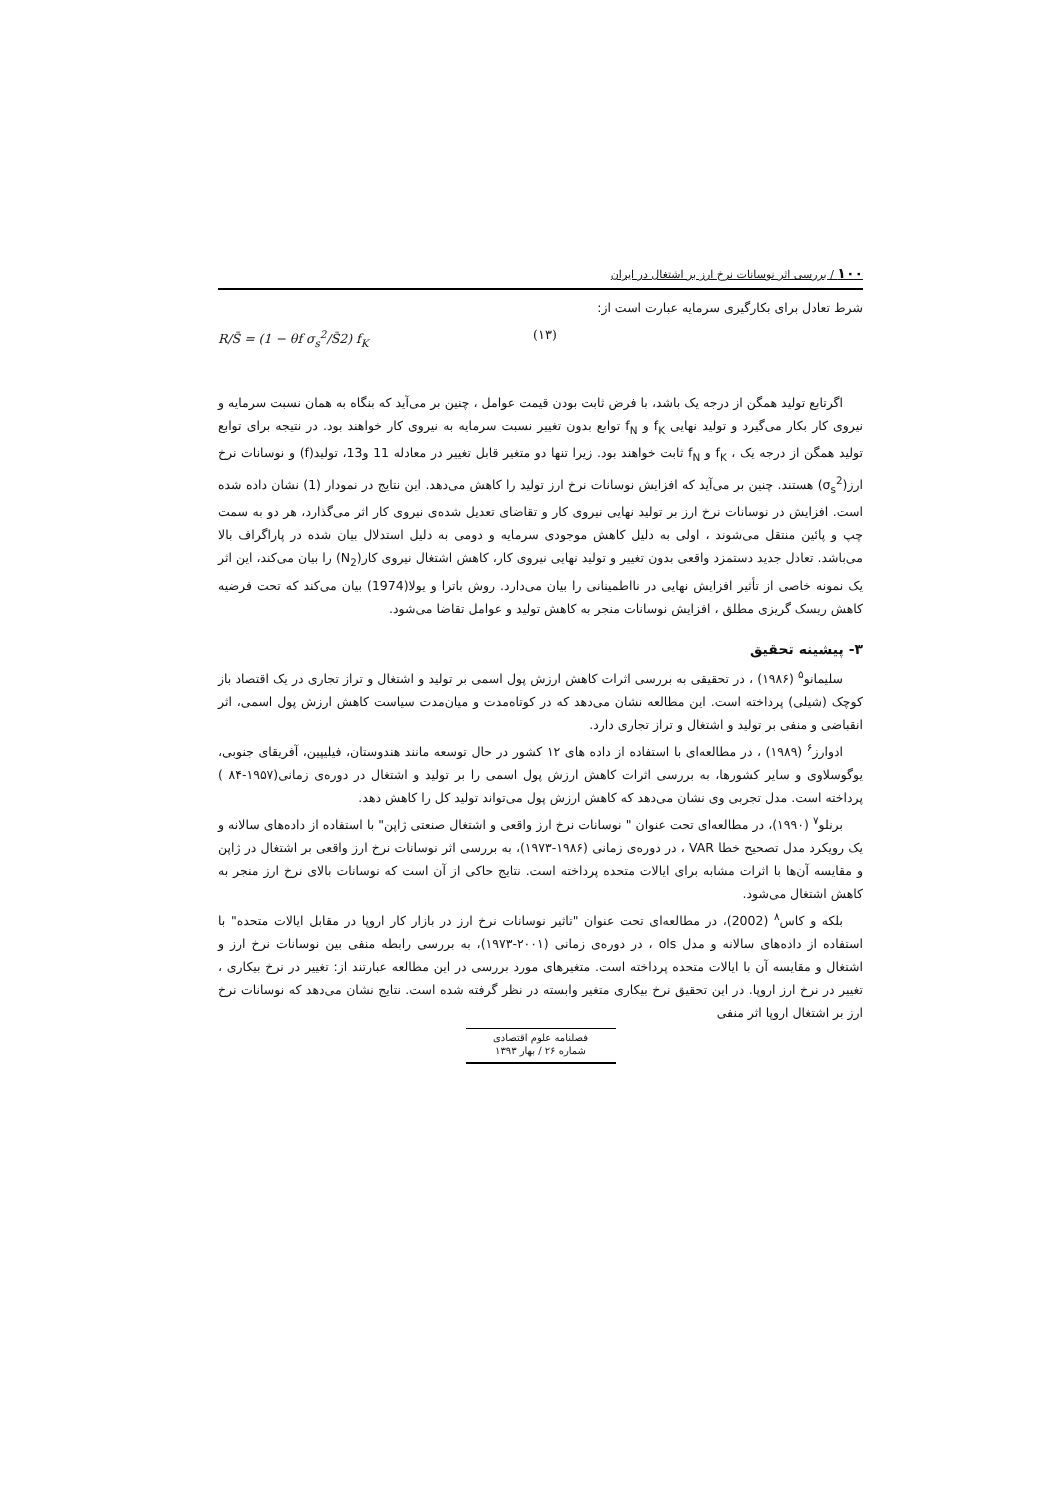۱۰۰ / بررسی اثر نوسانات نرخ ارز بر اشتغال در ایران
شرط تعادل برای بکارگیری سرمایه عبارت است از:
R/S̄ = (1 − θf σ<sub>s</sub><sup>2</sup>/S̄2) f<sub>K</sub> (۱۳)
اگرتابع تولید همگن از درجه یک باشد، با فرض ثابت بودن قیمت عوامل ، چنین بر می‌آید که بنگاه به همان نسبت سرمایه و نیروی کار بکار می‌گیرد و تولید نهایی f<sub>K</sub> و f<sub>N</sub> توابع بدون تغییر نسبت سرمایه به نیروی کار خواهند بود. در نتیجه برای توابع تولید همگن از درجه یک ، f<sub>K</sub> و f<sub>N</sub> ثابت خواهند بود. زیرا تنها دو متغیر قابل تغییر در معادله 11 و13، تولید(f) و نوسانات نرخ ارز(σ<sub>s</sub><sup>2</sup>) هستند. چنین بر می‌آید که افزایش نوسانات نرخ ارز تولید را کاهش می‌دهد. این نتایج در نمودار (1) نشان داده شده است. افزایش در نوسانات نرخ ارز بر تولید نهایی نیروی کار و تقاضای تعدیل شده‌ی نیروی کار اثر می‌گذارد، هر دو به سمت چپ و پائین منتقل می‌شوند ، اولی به دلیل کاهش موجودی سرمایه و دومی به دلیل استدلال بیان شده در پاراگراف بالا می‌باشد. تعادل جدید دستمزد واقعی بدون تغییر و تولید نهایی نیروی کار، کاهش اشتغال نیروی کار(N<sub>2</sub>) را بیان می‌کند، این اثر یک نمونه خاصی از تأثیر افزایش نهایی در نااطمینانی را بیان می‌دارد. روش باترا و یولا(1974) بیان می‌کند که تحت فرضیه کاهش ریسک گریزی مطلق ، افزایش نوسانات منجر به کاهش تولید و عوامل تقاضا می‌شود.
۳- پیشینه تحقیق
سلیمانو<sup>۵</sup> (۱۹۸۶) ، در تحقیقی به بررسی اثرات کاهش ارزش پول اسمی بر تولید و اشتغال و تراز تجاری در یک اقتصاد باز کوچک (شیلی) پرداخته است. این مطالعه نشان می‌دهد که در کوتاه‌مدت و میان‌مدت سیاست کاهش ارزش پول اسمی، اثر انقباضی و منفی بر تولید و اشتغال و تراز تجاری دارد.
ادوارز<sup>۶</sup> (۱۹۸۹) ، در مطالعه‌ای با استفاده از داده های ۱۲ کشور در حال توسعه مانند هندوستان، فیلیپین، آفریقای جنوبی، یوگوسلاوی و سایر کشورها، به بررسی اثرات کاهش ارزش پول اسمی را بر تولید و اشتغال در دوره‌ی زمانی(۱۹۵۷-۸۴ ) پرداخته است. مدل تجربی وی نشان می‌دهد که کاهش ارزش پول می‌تواند تولید کل را کاهش دهد.
برنلو<sup>۷</sup> (۱۹۹۰)، در مطالعه‌ای تحت عنوان " نوسانات نرخ ارز واقعی و اشتغال صنعتی ژاپن" با استفاده از داده‌های سالانه و یک رویکرد مدل تصحیح خطا VAR ، در دوره‌ی زمانی (۱۹۸۶-۱۹۷۳)، به بررسی اثر نوسانات نرخ ارز واقعی بر اشتغال در ژاپن و مقایسه آن‌ها با اثرات مشابه برای ایالات متحده پرداخته است. نتایج حاکی از آن است که نوسانات بالای نرخ ارز منجر به کاهش اشتغال می‌شود.
بلکه و کاس<sup>۸</sup> (2002)، در مطالعه‌ای تحت عنوان "تاثیر نوسانات نرخ ارز در بازار کار اروپا در مقابل ایالات متحده" با استفاده از داده‌های سالانه و مدل ols ، در دوره‌ی زمانی (۲۰۰۱-۱۹۷۳)، به بررسی رابطه منفی بین نوسانات نرخ ارز و اشتغال و مقایسه آن با ایالات متحده پرداخته است. متغیرهای مورد بررسی در این مطالعه عبارتند از: تغییر در نرخ بیکاری ، تغییر در نرخ ارز اروپا. در این تحقیق نرخ بیکاری متغیر وابسته در نظر گرفته شده است. نتایج نشان می‌دهد که نوسانات نرخ ارز بر اشتغال اروپا اثر منفی
فصلنامه علوم اقتصادی
شماره ۲۶ / بهار ۱۳۹۳